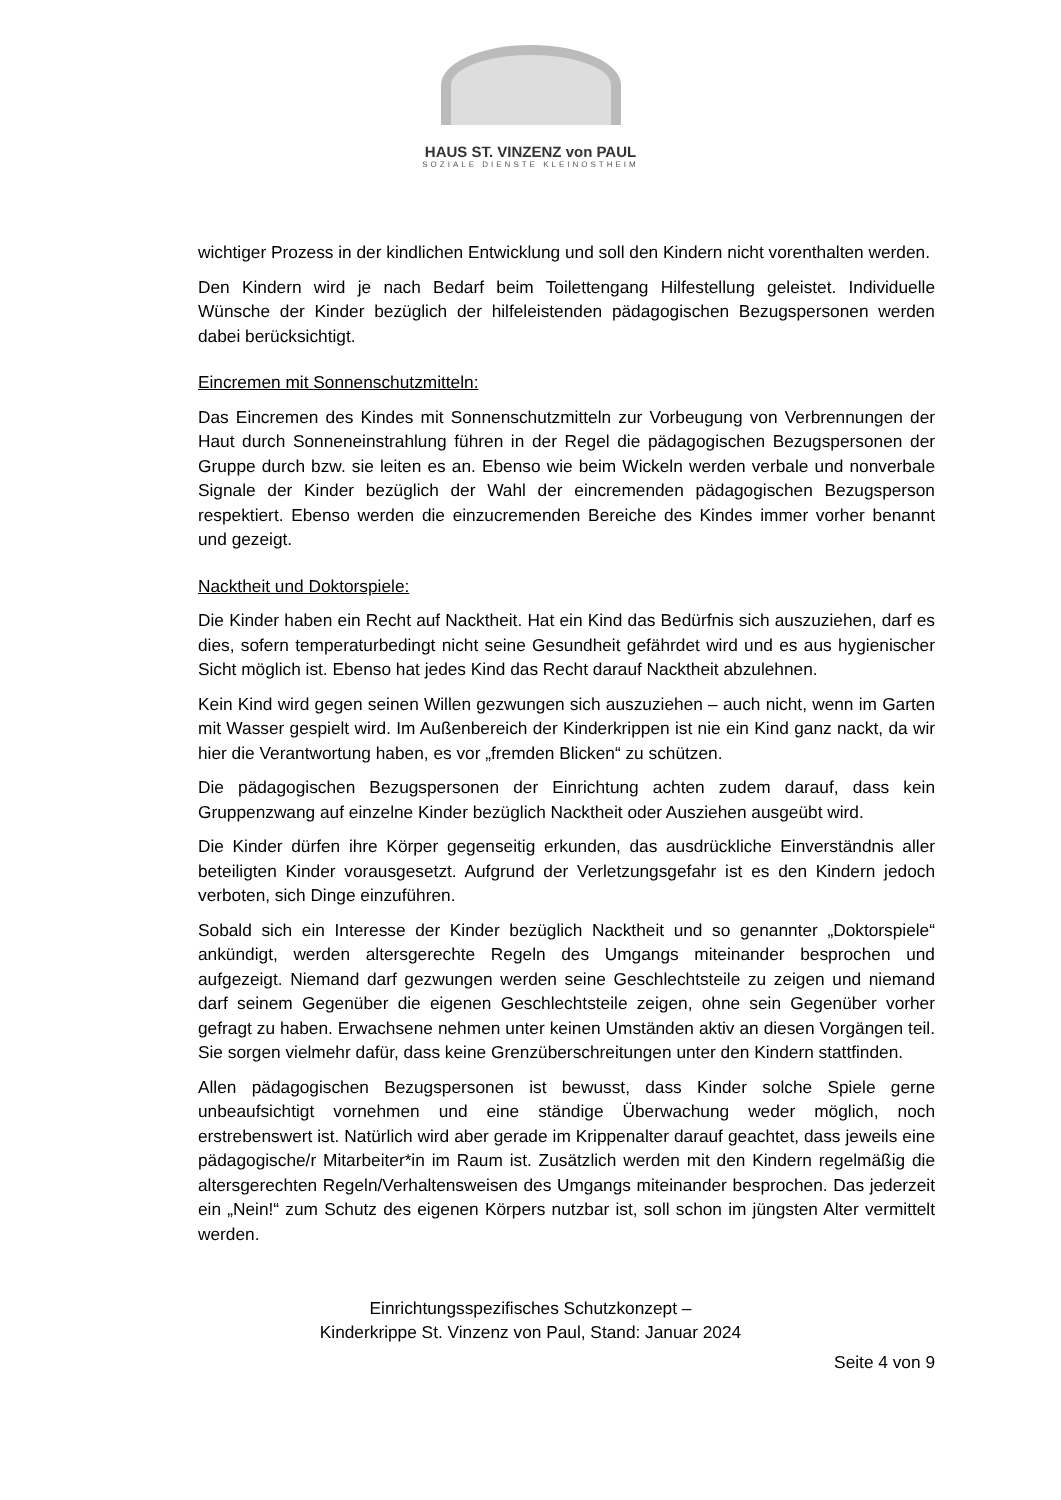HAUS ST. VINZENZ von PAUL
SOZIALE DIENSTE KLEINOSTHEIM
wichtiger Prozess in der kindlichen Entwicklung und soll den Kindern nicht vorenthalten werden.
Den Kindern wird je nach Bedarf beim Toilettengang Hilfestellung geleistet. Individuelle Wünsche der Kinder bezüglich der hilfeleistenden pädagogischen Bezugspersonen werden dabei berücksichtigt.
Eincremen mit Sonnenschutzmitteln:
Das Eincremen des Kindes mit Sonnenschutzmitteln zur Vorbeugung von Verbrennungen der Haut durch Sonneneinstrahlung führen in der Regel die pädagogischen Bezugspersonen der Gruppe durch bzw. sie leiten es an. Ebenso wie beim Wickeln werden verbale und nonverbale Signale der Kinder bezüglich der Wahl der eincremenden pädagogischen Bezugsperson respektiert. Ebenso werden die einzucremenden Bereiche des Kindes immer vorher benannt und gezeigt.
Nacktheit und Doktorspiele:
Die Kinder haben ein Recht auf Nacktheit. Hat ein Kind das Bedürfnis sich auszuziehen, darf es dies, sofern temperaturbedingt nicht seine Gesundheit gefährdet wird und es aus hygienischer Sicht möglich ist. Ebenso hat jedes Kind das Recht darauf Nacktheit abzulehnen.
Kein Kind wird gegen seinen Willen gezwungen sich auszuziehen – auch nicht, wenn im Garten mit Wasser gespielt wird. Im Außenbereich der Kinderkrippen ist nie ein Kind ganz nackt, da wir hier die Verantwortung haben, es vor „fremden Blicken“ zu schützen.
Die pädagogischen Bezugspersonen der Einrichtung achten zudem darauf, dass kein Gruppenzwang auf einzelne Kinder bezüglich Nacktheit oder Ausziehen ausgeübt wird.
Die Kinder dürfen ihre Körper gegenseitig erkunden, das ausdrückliche Einverständnis aller beteiligten Kinder vorausgesetzt. Aufgrund der Verletzungsgefahr ist es den Kindern jedoch verboten, sich Dinge einzuführen.
Sobald sich ein Interesse der Kinder bezüglich Nacktheit und so genannter „Doktorspiele“ ankündigt, werden altersgerechte Regeln des Umgangs miteinander besprochen und aufgezeigt. Niemand darf gezwungen werden seine Geschlechtsteile zu zeigen und niemand darf seinem Gegenüber die eigenen Geschlechtsteile zeigen, ohne sein Gegenüber vorher gefragt zu haben. Erwachsene nehmen unter keinen Umständen aktiv an diesen Vorgängen teil. Sie sorgen vielmehr dafür, dass keine Grenzüberschreitungen unter den Kindern stattfinden.
Allen pädagogischen Bezugspersonen ist bewusst, dass Kinder solche Spiele gerne unbeaufsichtigt vornehmen und eine ständige Überwachung weder möglich, noch erstrebenswert ist. Natürlich wird aber gerade im Krippenalter darauf geachtet, dass jeweils eine pädagogische/r Mitarbeiter*in im Raum ist. Zusätzlich werden mit den Kindern regelmäßig die altersgerechten Regeln/Verhaltensweisen des Umgangs miteinander besprochen. Das jederzeit ein „Nein!“ zum Schutz des eigenen Körpers nutzbar ist, soll schon im jüngsten Alter vermittelt werden.
Einrichtungsspezifisches Schutzkonzept –
Kinderkrippe St. Vinzenz von Paul, Stand: Januar 2024
Seite 4 von 9